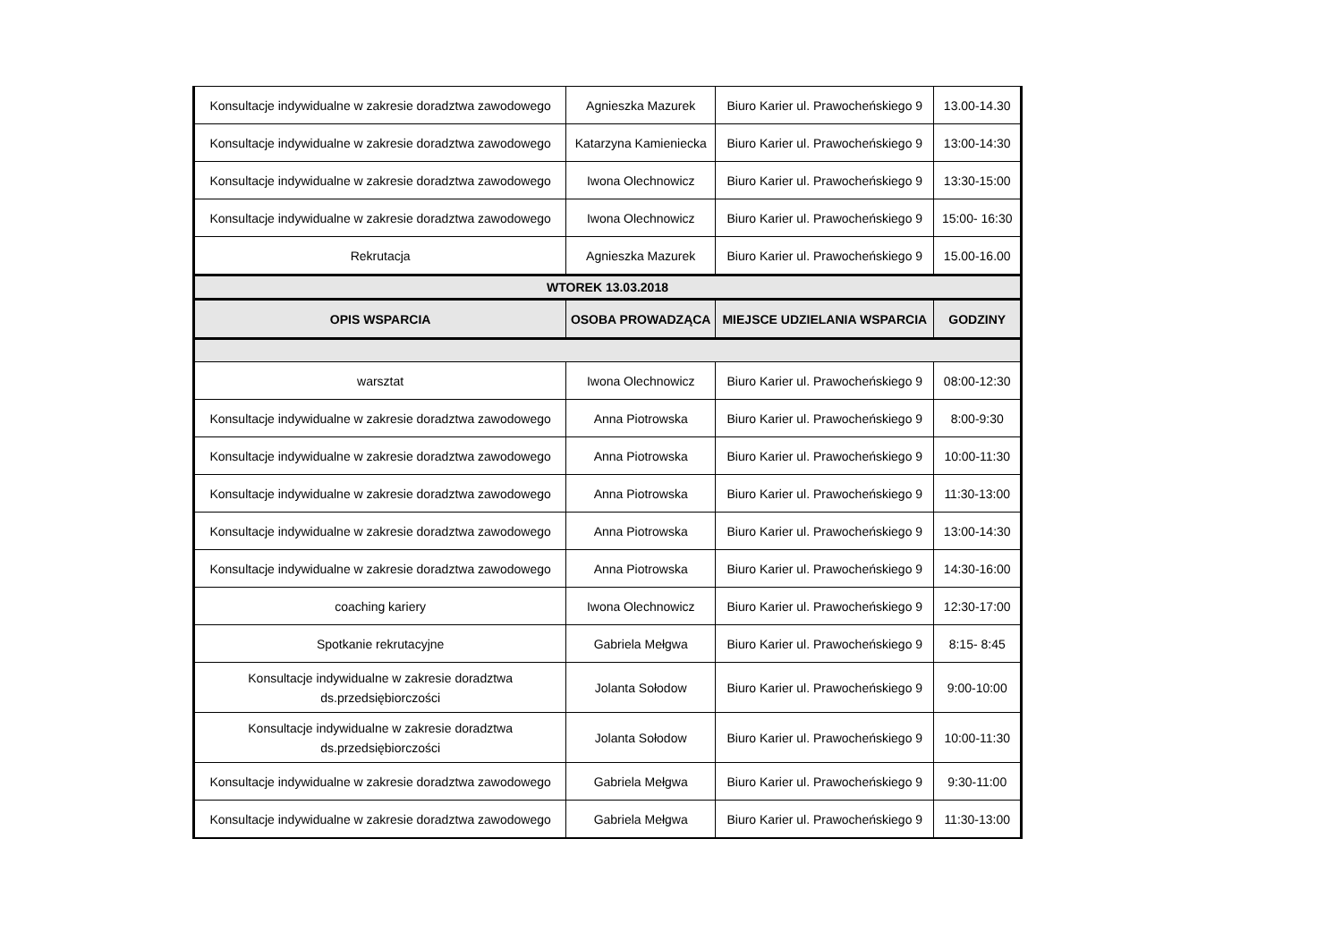| Konsultacje indywidualne w zakresie doradztwa zawodowego | Agnieszka Mazurek | Biuro Karier ul. Prawocheńskiego 9 | 13.00-14.30 |
| Konsultacje indywidualne w zakresie doradztwa zawodowego | Katarzyna Kamieniecka | Biuro Karier ul. Prawocheńskiego 9 | 13:00-14:30 |
| Konsultacje indywidualne w zakresie doradztwa zawodowego | Iwona Olechnowicz | Biuro Karier ul. Prawocheńskiego 9 | 13:30-15:00 |
| Konsultacje indywidualne w zakresie doradztwa zawodowego | Iwona Olechnowicz | Biuro Karier ul. Prawocheńskiego 9 | 15:00- 16:30 |
| Rekrutacja | Agnieszka Mazurek | Biuro Karier ul. Prawocheńskiego 9 | 15.00-16.00 |
| WTOREK 13.03.2018 | | | |
| OPIS WSPARCIA | OSOBA PROWADZĄCA | MIEJSCE UDZIELANIA WSPARCIA | GODZINY |
| warsztat | Iwona Olechnowicz | Biuro Karier ul. Prawocheńskiego 9 | 08:00-12:30 |
| Konsultacje indywidualne w zakresie doradztwa zawodowego | Anna Piotrowska | Biuro Karier ul. Prawocheńskiego 9 | 8:00-9:30 |
| Konsultacje indywidualne w zakresie doradztwa zawodowego | Anna Piotrowska | Biuro Karier ul. Prawocheńskiego 9 | 10:00-11:30 |
| Konsultacje indywidualne w zakresie doradztwa zawodowego | Anna Piotrowska | Biuro Karier ul. Prawocheńskiego 9 | 11:30-13:00 |
| Konsultacje indywidualne w zakresie doradztwa zawodowego | Anna Piotrowska | Biuro Karier ul. Prawocheńskiego 9 | 13:00-14:30 |
| Konsultacje indywidualne w zakresie doradztwa zawodowego | Anna Piotrowska | Biuro Karier ul. Prawocheńskiego 9 | 14:30-16:00 |
| coaching kariery | Iwona Olechnowicz | Biuro Karier ul. Prawocheńskiego 9 | 12:30-17:00 |
| Spotkanie rekrutacyjne | Gabriela Mełgwa | Biuro Karier ul. Prawocheńskiego 9 | 8:15- 8:45 |
| Konsultacje indywidualne w zakresie doradztwa ds.przedsiębiorczości | Jolanta Sołodow | Biuro Karier ul. Prawocheńskiego 9 | 9:00-10:00 |
| Konsultacje indywidualne w zakresie doradztwa ds.przedsiębiorczości | Jolanta Sołodow | Biuro Karier ul. Prawocheńskiego 9 | 10:00-11:30 |
| Konsultacje indywidualne w zakresie doradztwa zawodowego | Gabriela Mełgwa | Biuro Karier ul. Prawocheńskiego 9 | 9:30-11:00 |
| Konsultacje indywidualne w zakresie doradztwa zawodowego | Gabriela Mełgwa | Biuro Karier ul. Prawocheńskiego 9 | 11:30-13:00 |